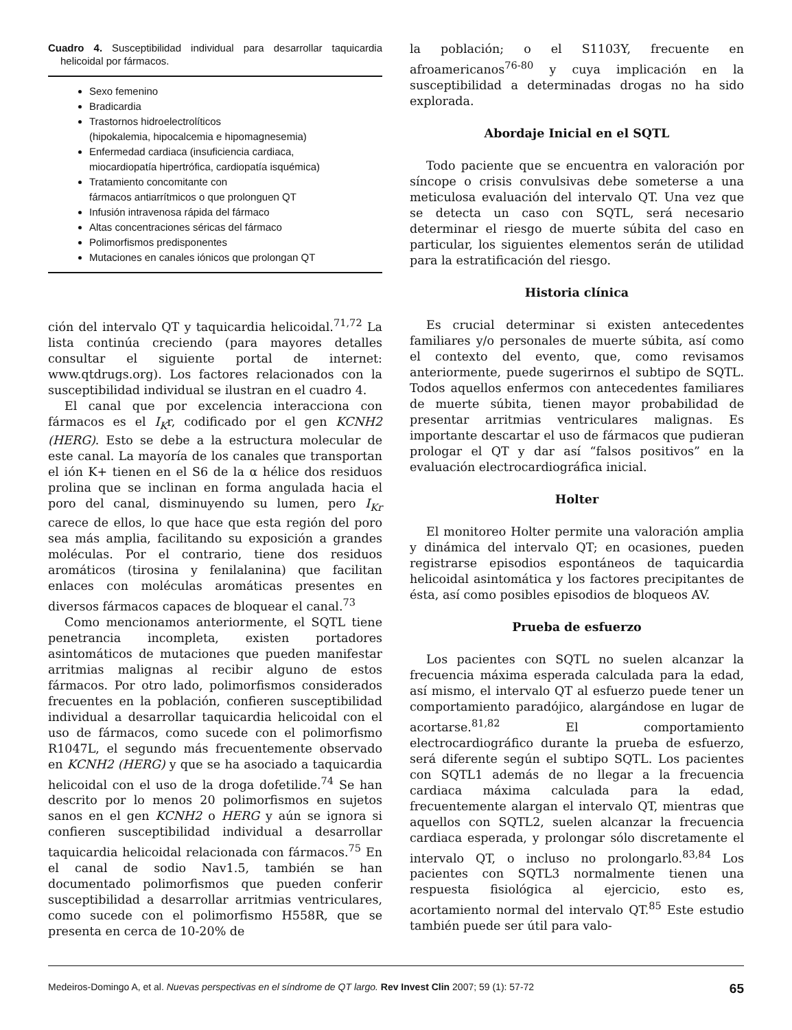Cuadro 4. Susceptibilidad individual para desarrollar taquicardia helicoidal por fármacos.
Sexo femenino
Bradicardia
Trastornos hidroelectrolíticos
(hipokalemia, hipocalcemia e hipomagnesemia)
Enfermedad cardiaca (insuficiencia cardiaca,
miocardiopatía hipertrófica, cardiopatía isquémica)
Tratamiento concomitante con
fármacos antiarrítmicos o que prolonguen QT
Infusión intravenosa rápida del fármaco
Altas concentraciones séricas del fármaco
Polimorfismos predisponentes
Mutaciones en canales iónicos que prolongan QT
ción del intervalo QT y taquicardia helicoidal.<sup>71,72</sup> La lista continúa creciendo (para mayores detalles consultar el siguiente portal de internet: www.qtdrugs.org). Los factores relacionados con la susceptibilidad individual se ilustran en el cuadro 4.
El canal que por excelencia interacciona con fármacos es el I<sub>K</sub>r, codificado por el gen KCNH2 (HERG). Esto se debe a la estructura molecular de este canal. La mayoría de los canales que transportan el ión K+ tienen en el S6 de la α hélice dos residuos prolina que se inclinan en forma angulada hacia el poro del canal, disminuyendo su lumen, pero I<sub>Kr</sub> carece de ellos, lo que hace que esta región del poro sea más amplia, facilitando su exposición a grandes moléculas. Por el contrario, tiene dos residuos aromáticos (tirosina y fenilalanina) que facilitan enlaces con moléculas aromáticas presentes en diversos fármacos capaces de bloquear el canal.<sup>73</sup>
Como mencionamos anteriormente, el SQTL tiene penetrancia incompleta, existen portadores asintomáticos de mutaciones que pueden manifestar arritmias malignas al recibir alguno de estos fármacos. Por otro lado, polimorfismos considerados frecuentes en la población, confieren susceptibilidad individual a desarrollar taquicardia helicoidal con el uso de fármacos, como sucede con el polimorfismo R1047L, el segundo más frecuentemente observado en KCNH2 (HERG) y que se ha asociado a taquicardia helicoidal con el uso de la droga dofetilide.<sup>74</sup> Se han descrito por lo menos 20 polimorfismos en sujetos sanos en el gen KCNH2 o HERG y aún se ignora si confieren susceptibilidad individual a desarrollar taquicardia helicoidal relacionada con fármacos.<sup>75</sup> En el canal de sodio Nav1.5, también se han documentado polimorfismos que pueden conferir susceptibilidad a desarrollar arritmias ventriculares, como sucede con el polimorfismo H558R, que se presenta en cerca de 10-20% de
la población; o el S1103Y, frecuente en afroamericanos<sup>76-80</sup> y cuya implicación en la susceptibilidad a determinadas drogas no ha sido explorada.
Abordaje Inicial en el SQTL
Todo paciente que se encuentra en valoración por síncope o crisis convulsivas debe someterse a una meticulosa evaluación del intervalo QT. Una vez que se detecta un caso con SQTL, será necesario determinar el riesgo de muerte súbita del caso en particular, los siguientes elementos serán de utilidad para la estratificación del riesgo.
Historia clínica
Es crucial determinar si existen antecedentes familiares y/o personales de muerte súbita, así como el contexto del evento, que, como revisamos anteriormente, puede sugerirnos el subtipo de SQTL. Todos aquellos enfermos con antecedentes familiares de muerte súbita, tienen mayor probabilidad de presentar arritmias ventriculares malignas. Es importante descartar el uso de fármacos que pudieran prologar el QT y dar así “falsos positivos” en la evaluación electrocardiográfica inicial.
Holter
El monitoreo Holter permite una valoración amplia y dinámica del intervalo QT; en ocasiones, pueden registrarse episodios espontáneos de taquicardia helicoidal asintomática y los factores precipitantes de ésta, así como posibles episodios de bloqueos AV.
Prueba de esfuerzo
Los pacientes con SQTL no suelen alcanzar la frecuencia máxima esperada calculada para la edad, así mismo, el intervalo QT al esfuerzo puede tener un comportamiento paradójico, alargándose en lugar de acortarse.<sup>81,82</sup> El comportamiento electrocardiográfico durante la prueba de esfuerzo, será diferente según el subtipo SQTL. Los pacientes con SQTL1 además de no llegar a la frecuencia cardiaca máxima calculada para la edad, frecuentemente alargan el intervalo QT, mientras que aquellos con SQTL2, suelen alcanzar la frecuencia cardiaca esperada, y prolongar sólo discretamente el intervalo QT, o incluso no prolongarlo.<sup>83,84</sup> Los pacientes con SQTL3 normalmente tienen una respuesta fisiológica al ejercicio, esto es, acortamiento normal del intervalo QT.<sup>85</sup> Este estudio también puede ser útil para valo-
Medeiros-Domingo A, et al. Nuevas perspectivas en el síndrome de QT largo. Rev Invest Clin 2007; 59 (1): 57-72 65